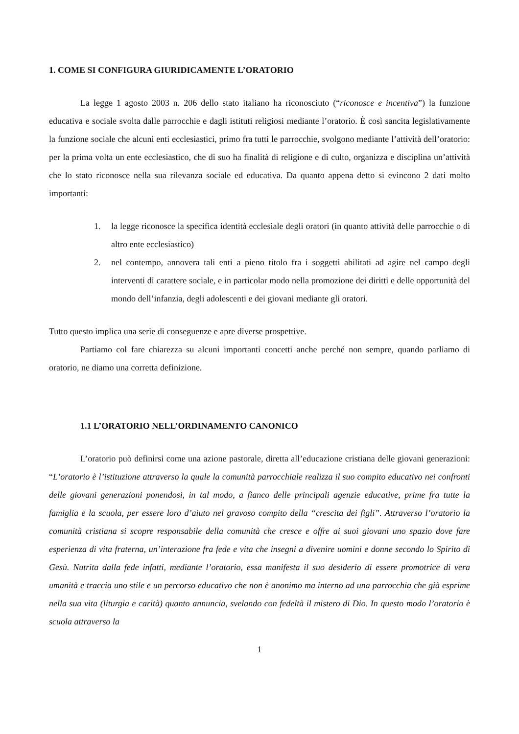1. COME SI CONFIGURA GIURIDICAMENTE L’ORATORIO
La legge 1 agosto 2003 n. 206 dello stato italiano ha riconosciuto (“riconosce e incentiva”) la funzione educativa e sociale svolta dalle parrocchie e dagli istituti religiosi mediante l’oratorio. È così sancita legislativamente la funzione sociale che alcuni enti ecclesiastici, primo fra tutti le parrocchie, svolgono mediante l’attività dell’oratorio: per la prima volta un ente ecclesiastico, che di suo ha finalità di religione e di culto, organizza e disciplina un’attività che lo stato riconosce nella sua rilevanza sociale ed educativa. Da quanto appena detto si evincono 2 dati molto importanti:
1. la legge riconosce la specifica identità ecclesiale degli oratori (in quanto attività delle parrocchie o di altro ente ecclesiastico)
2. nel contempo, annovera tali enti a pieno titolo fra i soggetti abilitati ad agire nel campo degli interventi di carattere sociale, e in particolar modo nella promozione dei diritti e delle opportunità del mondo dell’infanzia, degli adolescenti e dei giovani mediante gli oratori.
Tutto questo implica una serie di conseguenze e apre diverse prospettive.
Partiamo col fare chiarezza su alcuni importanti concetti anche perché non sempre, quando parliamo di oratorio, ne diamo una corretta definizione.
1.1 L’ORATORIO NELL’ORDINAMENTO CANONICO
L’oratorio può definirsi come una azione pastorale, diretta all’educazione cristiana delle giovani generazioni: “L’oratorio è l’istituzione attraverso la quale la comunità parrocchiale realizza il suo compito educativo nei confronti delle giovani generazioni ponendosi, in tal modo, a fianco delle principali agenzie educative, prime fra tutte la famiglia e la scuola, per essere loro d’aiuto nel gravoso compito della “crescita dei figli”. Attraverso l’oratorio la comunità cristiana si scopre responsabile della comunità che cresce e offre ai suoi giovani uno spazio dove fare esperienza di vita fraterna, un’interazione fra fede e vita che insegni a divenire uomini e donne secondo lo Spirito di Gesù. Nutrita dalla fede infatti, mediante l’oratorio, essa manifesta il suo desiderio di essere promotrice di vera umanità e traccia uno stile e un percorso educativo che non è anonimo ma interno ad una parrocchia che già esprime nella sua vita (liturgia e carità) quanto annuncia, svelando con fedeltà il mistero di Dio. In questo modo l’oratorio è scuola attraverso la
1